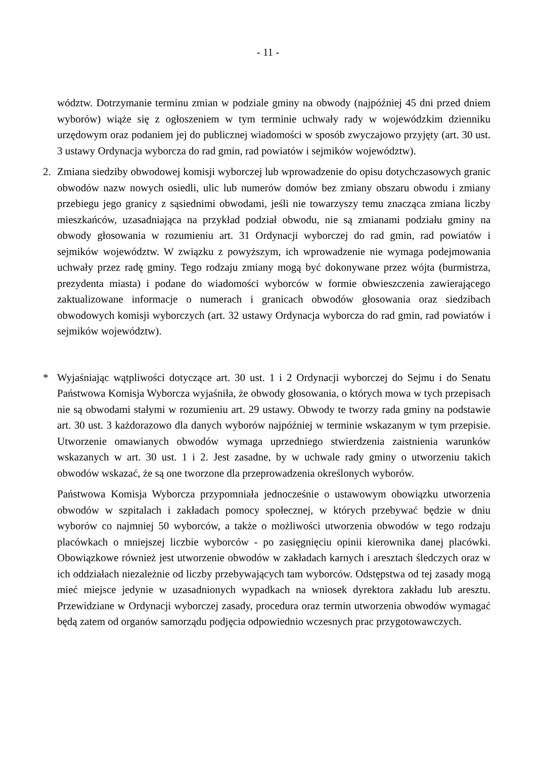- 11 -
wództw. Dotrzymanie terminu zmian w podziale gminy na obwody (najpóźniej 45 dni przed dniem wyborów) wiąże się z ogłoszeniem w tym terminie uchwały rady w wojewódzkim dzienniku urzędowym oraz podaniem jej do publicznej wiadomości w sposób zwyczajowo przyjęty (art. 30 ust. 3 ustawy Ordynacja wyborcza do rad gmin, rad powiatów i sejmików województw).
2. Zmiana siedziby obwodowej komisji wyborczej lub wprowadzenie do opisu dotychczasowych granic obwodów nazw nowych osiedli, ulic lub numerów domów bez zmiany obszaru obwodu i zmiany przebiegu jego granicy z sąsiednimi obwodami, jeśli nie towarzyszy temu znacząca zmiana liczby mieszkańców, uzasadniająca na przykład podział obwodu, nie są zmianami podziału gminy na obwody głosowania w rozumieniu art. 31 Ordynacji wyborczej do rad gmin, rad powiatów i sejmików województw. W związku z powyższym, ich wprowadzenie nie wymaga podejmowania uchwały przez radę gminy. Tego rodzaju zmiany mogą być dokonywane przez wójta (burmistrza, prezydenta miasta) i podane do wiadomości wyborców w formie obwieszczenia zawierającego zaktualizowane informacje o numerach i granicach obwodów głosowania oraz siedzibach obwodowych komisji wyborczych (art. 32 ustawy Ordynacja wyborcza do rad gmin, rad powiatów i sejmików województw).
* Wyjaśniając wątpliwości dotyczące art. 30 ust. 1 i 2 Ordynacji wyborczej do Sejmu i do Senatu Państwowa Komisja Wyborcza wyjaśniła, że obwody głosowania, o których mowa w tych przepisach nie są obwodami stałymi w rozumieniu art. 29 ustawy. Obwody te tworzy rada gminy na podstawie art. 30 ust. 3 każdorazowo dla danych wyborów najpóźniej w terminie wskazanym w tym przepisie. Utworzenie omawianych obwodów wymaga uprzedniego stwierdzenia zaistnienia warunków wskazanych w art. 30 ust. 1 i 2. Jest zasadne, by w uchwale rady gminy o utworzeniu takich obwodów wskazać, że są one tworzone dla przeprowadzenia określonych wyborów.
Państwowa Komisja Wyborcza przypomniała jednocześnie o ustawowym obowiązku utworzenia obwodów w szpitalach i zakładach pomocy społecznej, w których przebywać będzie w dniu wyborów co najmniej 50 wyborców, a także o możliwości utworzenia obwodów w tego rodzaju placówkach o mniejszej liczbie wyborców - po zasięgnięciu opinii kierownika danej placówki. Obowiązkowe również jest utworzenie obwodów w zakładach karnych i aresztach śledczych oraz w ich oddziałach niezależnie od liczby przebywających tam wyborców. Odstępstwa od tej zasady mogą mieć miejsce jedynie w uzasadnionych wypadkach na wniosek dyrektora zakładu lub aresztu. Przewidziane w Ordynacji wyborczej zasady, procedura oraz termin utworzenia obwodów wymagać będą zatem od organów samorządu podjęcia odpowiednio wczesnych prac przygotowawczych.